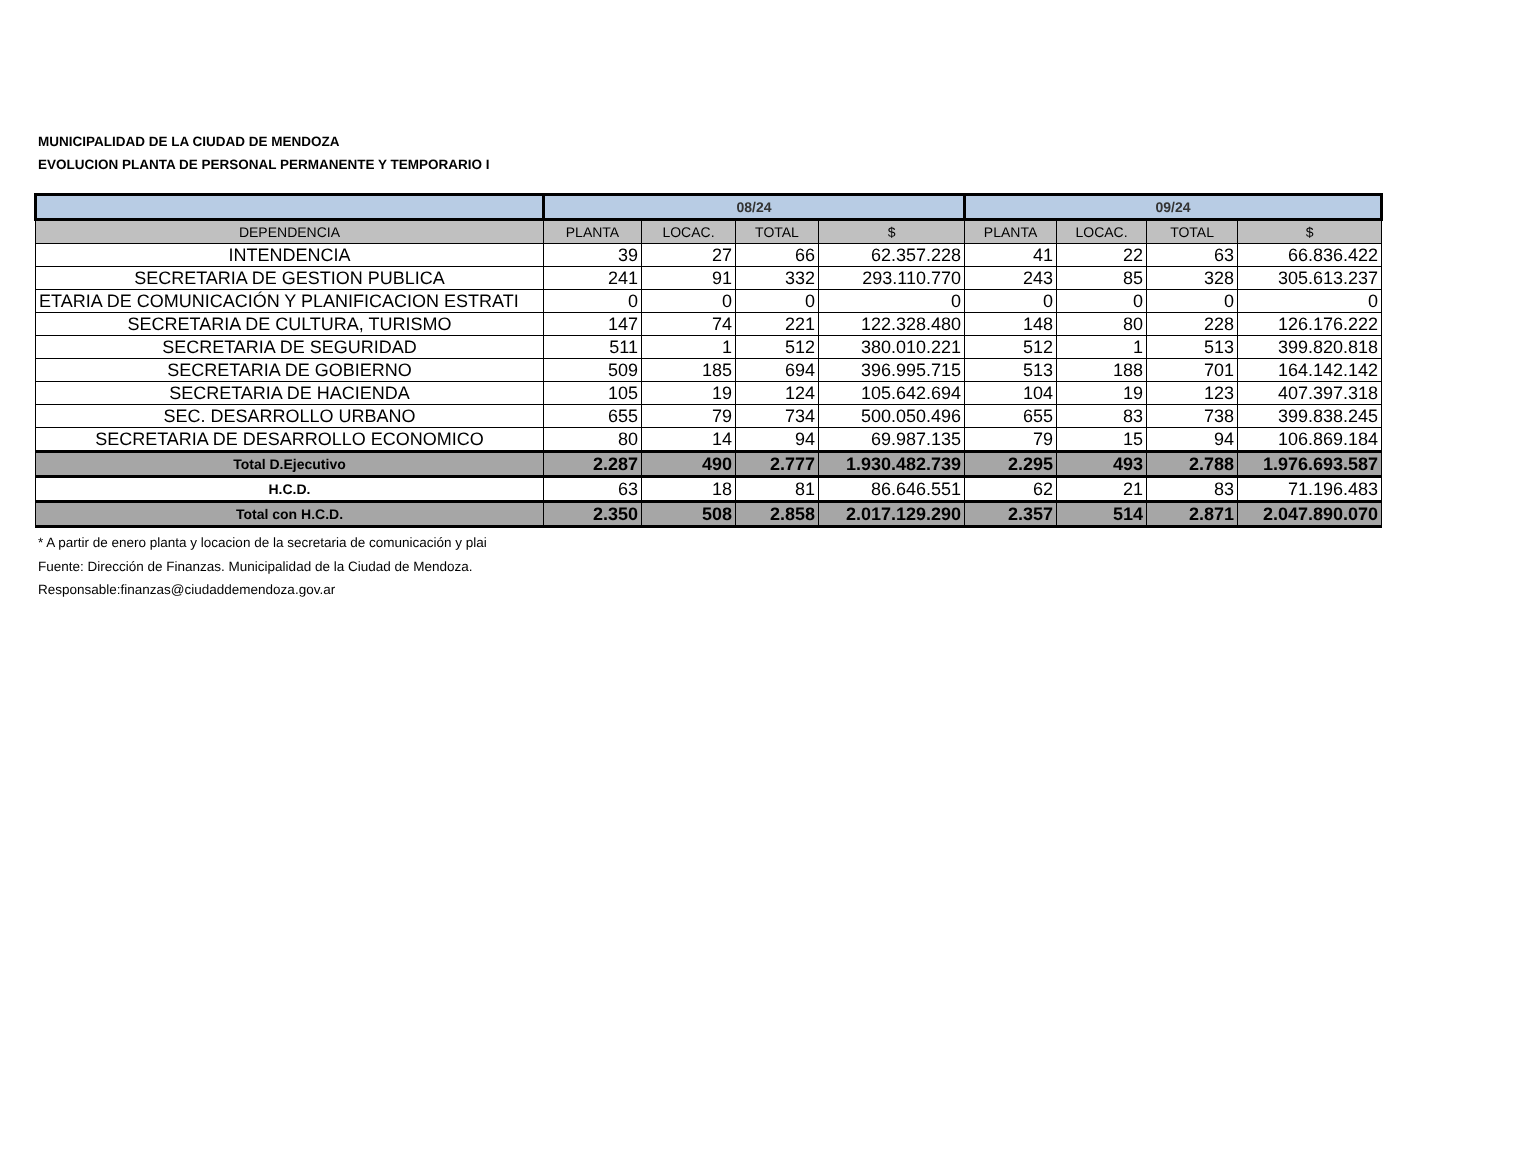MUNICIPALIDAD DE LA CIUDAD DE MENDOZA
EVOLUCION PLANTA DE PERSONAL PERMANENTE Y TEMPORARIO I
| | 08/24 | | | | 09/24 | | | |
| --- | --- | --- | --- | --- | --- | --- | --- | --- |
| DEPENDENCIA | PLANTA | LOCAC. | TOTAL | $ | PLANTA | LOCAC. | TOTAL | $ |
| INTENDENCIA | 39 | 27 | 66 | 62.357.228 | 41 | 22 | 63 | 66.836.422 |
| SECRETARIA DE GESTION PUBLICA | 241 | 91 | 332 | 293.110.770 | 243 | 85 | 328 | 305.613.237 |
| ETARIA DE COMUNICACIÓN Y PLANIFICACION ESTRATI | 0 | 0 | 0 | 0 | 0 | 0 | 0 | 0 |
| SECRETARIA DE CULTURA, TURISMO | 147 | 74 | 221 | 122.328.480 | 148 | 80 | 228 | 126.176.222 |
| SECRETARIA DE SEGURIDAD | 511 | 1 | 512 | 380.010.221 | 512 | 1 | 513 | 399.820.818 |
| SECRETARIA DE GOBIERNO | 509 | 185 | 694 | 396.995.715 | 513 | 188 | 701 | 164.142.142 |
| SECRETARIA DE HACIENDA | 105 | 19 | 124 | 105.642.694 | 104 | 19 | 123 | 407.397.318 |
| SEC. DESARROLLO URBANO | 655 | 79 | 734 | 500.050.496 | 655 | 83 | 738 | 399.838.245 |
| SECRETARIA DE DESARROLLO ECONOMICO | 80 | 14 | 94 | 69.987.135 | 79 | 15 | 94 | 106.869.184 |
| Total D.Ejecutivo | 2.287 | 490 | 2.777 | 1.930.482.739 | 2.295 | 493 | 2.788 | 1.976.693.587 |
| H.C.D. | 63 | 18 | 81 | 86.646.551 | 62 | 21 | 83 | 71.196.483 |
| Total con H.C.D. | 2.350 | 508 | 2.858 | 2.017.129.290 | 2.357 | 514 | 2.871 | 2.047.890.070 |
* A partir de enero planta y locacion de la secretaria de comunicación y plai
Fuente: Dirección de Finanzas. Municipalidad de la Ciudad de Mendoza.
Responsable:finanzas@ciudaddemendoza.gov.ar